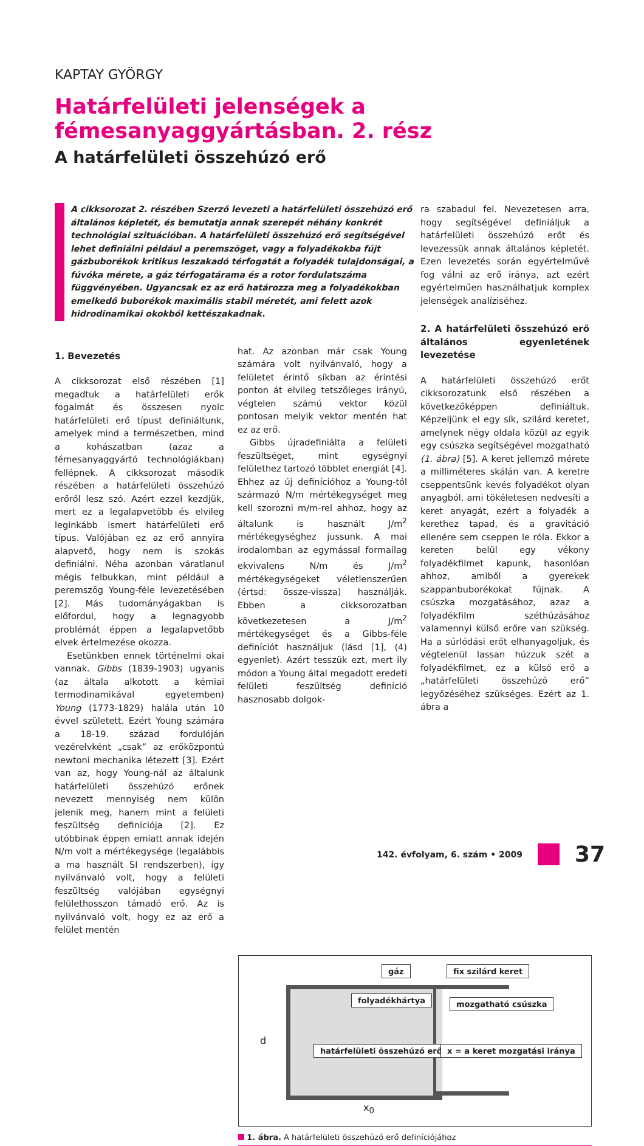KAPTAY GYÖRGY
Határfelületi jelenségek a fémesanyaggyártásban. 2. rész
A határfelületi összehúzó erő
A cikksorozat 2. részében Szerző levezeti a határfelületi összehúzó erő általános képletét, és bemutatja annak szerepét néhány konkrét technológiai szituációban. A határfelületi összehúzó erő segítségével lehet definiálni például a peremszöget, vagy a folyadékokba fújt gázbuborékok kritikus leszakadó térfogatát a folyadék tulajdonságai, a fúvóka mérete, a gáz térfogatárama és a rotor fordulatszáma függvényében. Ugyancsak ez az erő határozza meg a folyadékokban emelkedő buborékok maximális stabil méretét, ami felett azok hidrodinamikai okokból kettészakadnak.
1. Bevezetés
A cikksorozat első részében [1] megadtuk a határfelületi erők fogalmát és összesen nyolc határfelületi erő típust definiáltunk, amelyek mind a természetben, mind a kohászatban (azaz a fémesanyaggyártó technológiákban) fellépnek. A cikksorozat második részében a határfelületi összehúzó erőről lesz szó. Azért ezzel kezdjük, mert ez a legalapvetőbb és elvileg leginkább ismert határfelületi erő típus. Valójában ez az erő annyira alapvető, hogy nem is szokás definiálni. Néha azonban váratlanul mégis felbukkan, mint például a peremszög Young-féle levezetésében [2]. Más tudományágakban is előfordul, hogy a legnagyobb problémát éppen a legalapvetőbb elvek értelmezése okozza.
Esetünkben ennek történelmi okai vannak. Gibbs (1839-1903) ugyanis (az általa alkotott a kémiai termodinamikával egyetemben) Young (1773-1829) halála után 10 évvel született. Ezért Young számára a 18-19. század fordulóján vezérelvként „csak” az erőközpontú newtoni mechanika létezett [3]. Ezért van az, hogy Young-nál az általunk határfelületi összehúzó erőnek nevezett mennyiség nem külön jelenik meg, hanem mint a felületi feszültség definíciója [2]. Ez utóbbinak éppen emiatt annak idején N/m volt a mértékegysége (legalábbis a ma használt SI rendszerben), így nyilvánvaló volt, hogy a felületi feszültség valójában egységnyi felülethosszon támadó erő. Az is nyilvánvaló volt, hogy ez az erő a felület mentén
hat. Az azonban már csak Young számára volt nyilvánvaló, hogy a felületet érintő síkban az érintési ponton át elvileg tetszőleges irányú, végtelen számú vektor közül pontosan melyik vektor mentén hat ez az erő.
Gibbs újradefiniálta a felületi feszültséget, mint egységnyi felülethez tartozó többlet energiát [4]. Ehhez az új definícióhoz a Young-tól származó N/m mértékegységet meg kell szorozni m/m-rel ahhoz, hogy az általunk is használt J/m<sup>2</sup> mértékegységhez jussunk. A mai irodalomban az egymással formailag ekvivalens N/m és J/m<sup>2</sup> mértékegységeket véletlenszerűen (értsd: össze-vissza) használják. Ebben a cikksorozatban következetesen a J/m<sup>2</sup> mértékegységet és a Gibbs-féle definíciót használjuk (lásd [1], (4) egyenlet). Azért tesszük ezt, mert ily módon a Young által megadott eredeti felületi feszültség definíció hasznosabb dolgok-
ra szabadul fel. Nevezetesen arra, hogy segítségével definiáljuk a határfelületi összehúzó erőt és levezessük annak általános képletét. Ezen levezetés során egyértelművé fog válni az erő iránya, azt ezért egyértelműen használhatjuk komplex jelenségek analíziséhez.
2. A határfelületi összehúzó erő általános egyenletének levezetése
A határfelületi összehúzó erőt cikksorozatunk első részében a következőképpen definiáltuk. Képzeljünk el egy sík, szilárd keretet, amelynek négy oldala közül az egyik egy csúszka segítségével mozgatható (1. ábra) [5]. A keret jellemző mérete a milliméteres skálán van. A keretre cseppentsünk kevés folyadékot olyan anyagból, ami tökéletesen nedvesíti a keret anyagát, ezért a folyadék a kerethez tapad, és a gravitáció ellenére sem cseppen le róla. Ekkor a kereten belül egy vékony folyadékfilmet kapunk, hasonlóan ahhoz, amiből a gyerekek szappanbuborékokat fújnak. A csúszka mozgatásához, azaz a folyadékfilm széthúzásához valamennyi külső erőre van szükség. Ha a súrlódási erőt elhanyagoljuk, és végtelenül lassan húzzuk szét a folyadékfilmet, ez a külső erő a „határfelületi összehúzó erő” legyőzéséhez szükséges. Ezért az 1. ábra a
d
x<sub>0</sub>
gáz fix szilárd keret
folyadékhártya mozgatható csúszka
határfelületi összehúzó erő x = a keret mozgatási iránya
1. ábra. A határfelületi összehúzó erő definíciójához
142. évfolyam, 6. szám • 2009 37